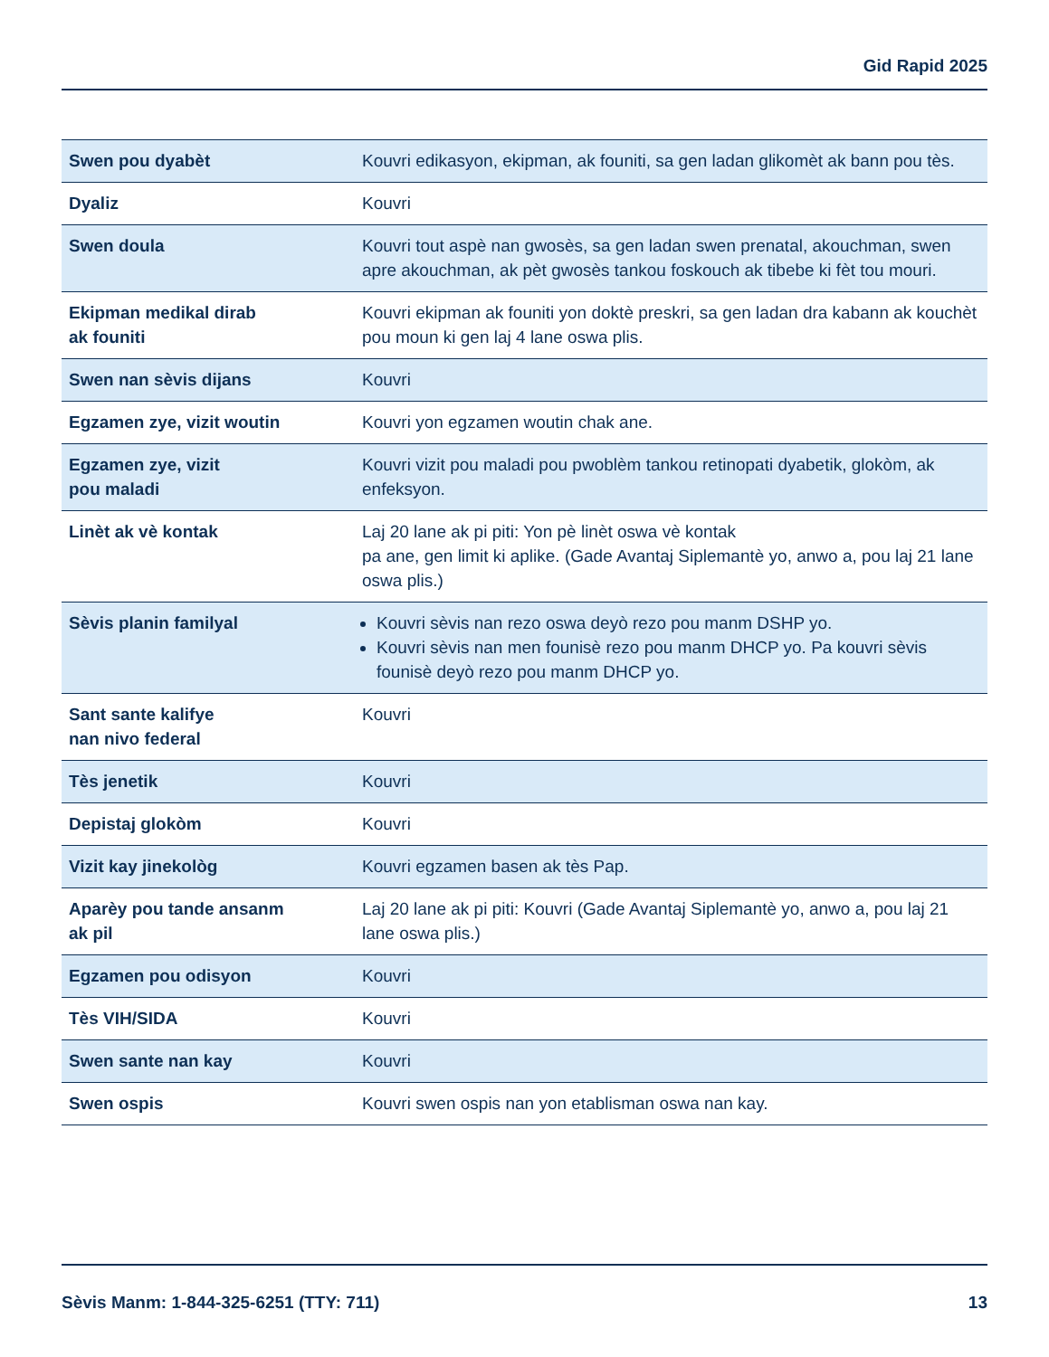Gid Rapid 2025
| Swen pou dyabèt | Kouvri edikasyon, ekipman, ak founiti, sa gen ladan glikomèt ak bann pou tès. |
| Dyaliz | Kouvri |
| Swen doula | Kouvri tout aspè nan gwosès, sa gen ladan swen prenatal, akouchman, swen apre akouchman, ak pèt gwosès tankou foskouch ak tibebe ki fèt tou mouri. |
| Ekipman medikal dirab ak founiti | Kouvri ekipman ak founiti yon doktè preskri, sa gen ladan dra kabann ak kouchèt pou moun ki gen laj 4 lane oswa plis. |
| Swen nan sèvis dijans | Kouvri |
| Egzamen zye, vizit woutin | Kouvri yon egzamen woutin chak ane. |
| Egzamen zye, vizit pou maladi | Kouvri vizit pou maladi pou pwoblèm tankou retinopati dyabetik, glokòm, ak enfeksyon. |
| Linèt ak vè kontak | Laj 20 lane ak pi piti: Yon pè linèt oswa vè kontak pa ane, gen limit ki aplike. (Gade Avantaj Siplemantè yo, anwo a, pou laj 21 lane oswa plis.) |
| Sèvis planin familyal | Kouvri sèvis nan rezo oswa deyò rezo pou manm DSHP yo. Kouvri sèvis nan men founisè rezo pou manm DHCP yo. Pa kouvri sèvis founisè deyò rezo pou manm DHCP yo. |
| Sant sante kalifye nan nivo federal | Kouvri |
| Tès jenetik | Kouvri |
| Depistaj glokòm | Kouvri |
| Vizit kay jinekològ | Kouvri egzamen basen ak tès Pap. |
| Aparèy pou tande ansanm ak pil | Laj 20 lane ak pi piti: Kouvri (Gade Avantaj Siplemantè yo, anwo a, pou laj 21 lane oswa plis.) |
| Egzamen pou odisyon | Kouvri |
| Tès VIH/SIDA | Kouvri |
| Swen sante nan kay | Kouvri |
| Swen ospis | Kouvri swen ospis nan yon etablisman oswa nan kay. |
Sèvis Manm: 1-844-325-6251 (TTY: 711) 13